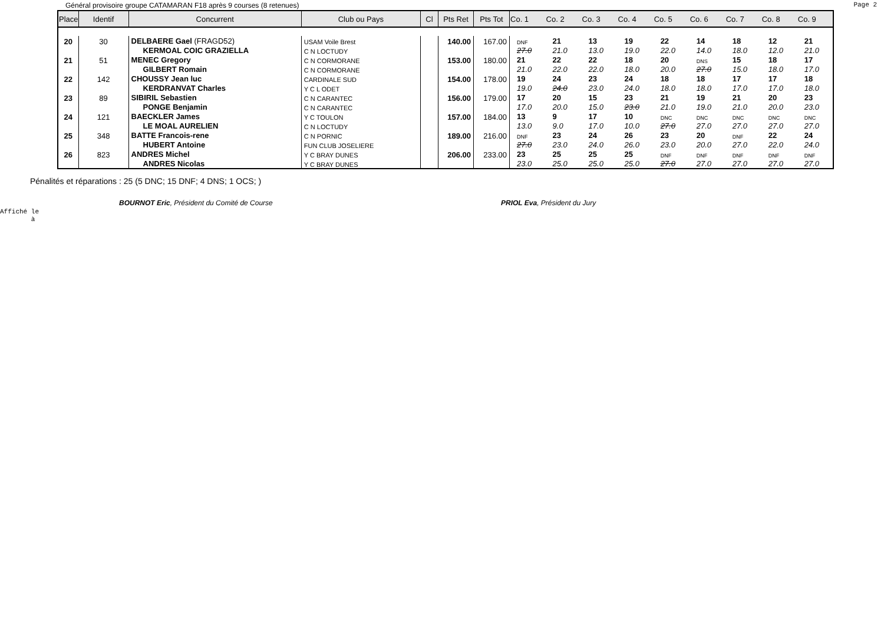Général provisoire groupe CATAMARAN F18 après 9 courses (8 retenues) Page 2
| Place | Identif | Concurrent | Club ou Pays | Cl | Pts Ret | Pts Tot | Co. 1 | Co. 2 | Co. 3 | Co. 4 | Co. 5 | Co. 6 | Co. 7 | Co. 8 | Co. 9 |
| --- | --- | --- | --- | --- | --- | --- | --- | --- | --- | --- | --- | --- | --- | --- | --- |
| 20 | 30 | DELBAERE Gael (FRAGD52) | USAM Voile Brest | | 140.00 | 167.00 | DNF | 21 | 13 | 19 | 22 | 14 | 18 | 12 | 21 |
| | | KERMOAL COIC GRAZIELLA | C N LOCTUDY | | | | 27.0 | 21.0 | 13.0 | 19.0 | 22.0 | 14.0 | 18.0 | 12.0 | 21.0 |
| 21 | 51 | MENEC Gregory | C N CORMORANE | | 153.00 | 180.00 | 21 | 22 | 22 | 18 | 20 | DNS | 15 | 18 | 17 |
| | | GILBERT Romain | C N CORMORANE | | | | 21.0 | 22.0 | 22.0 | 18.0 | 20.0 | 27.0 | 15.0 | 18.0 | 17.0 |
| 22 | 142 | CHOUSSY Jean luc | CARDINALE SUD | | 154.00 | 178.00 | 19 | 24 | 23 | 24 | 18 | 18 | 17 | 17 | 18 |
| | | KERDRANVAT Charles | Y C L ODET | | | | 19.0 | 24.0 | 23.0 | 24.0 | 18.0 | 18.0 | 17.0 | 17.0 | 18.0 |
| 23 | 89 | SIBIRIL Sebastien | C N CARANTEC | | 156.00 | 179.00 | 17 | 20 | 15 | 23 | 21 | 19 | 21 | 20 | 23 |
| | | PONGE Benjamin | C N CARANTEC | | | | 17.0 | 20.0 | 15.0 | 23.0 | 21.0 | 19.0 | 21.0 | 20.0 | 23.0 |
| 24 | 121 | BAECKLER James | Y C TOULON | | 157.00 | 184.00 | 13 | 9 | 17 | 10 | DNC | DNC | DNC | DNC | DNC |
| | | LE MOAL AURELIEN | C N LOCTUDY | | | | 13.0 | 9.0 | 17.0 | 10.0 | 27.0 | 27.0 | 27.0 | 27.0 | 27.0 |
| 25 | 348 | BATTE Francois-rene | C N PORNIC | | 189.00 | 216.00 | DNF | 23 | 24 | 26 | 23 | 20 | DNF | 22 | 24 |
| | | HUBERT Antoine | FUN CLUB JOSELIERE | | | | 27.0 | 23.0 | 24.0 | 26.0 | 23.0 | 20.0 | 27.0 | 22.0 | 24.0 |
| 26 | 823 | ANDRES Michel | Y C BRAY DUNES | | 206.00 | 233.00 | 23 | 25 | 25 | 25 | DNF | DNF | DNF | DNF | DNF |
| | | ANDRES Nicolas | Y C BRAY DUNES | | | | 23.0 | 25.0 | 25.0 | 25.0 | 27.0 | 27.0 | 27.0 | 27.0 | 27.0 |
Pénalités et réparations : 25 (5 DNC; 15 DNF; 4 DNS; 1 OCS; )
BOURNOT Eric, Président du Comité de Course PRIOL Eva, Président du Jury
Affiché le
à